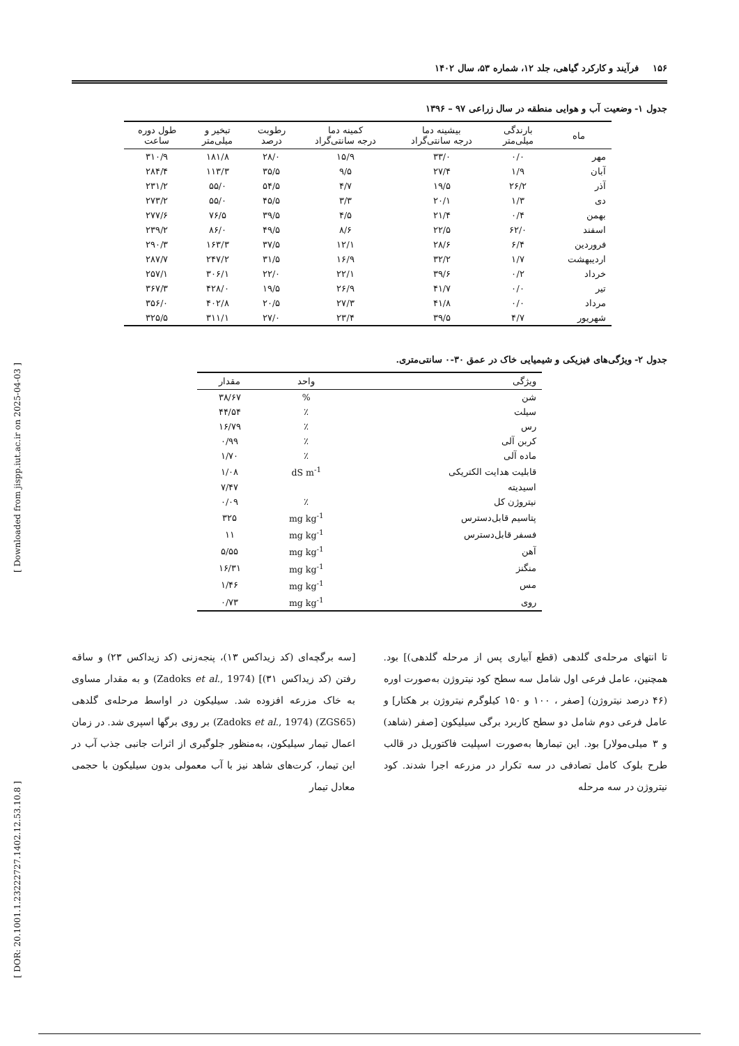[ Downloaded from jispp.iut.ac.ir on 2025-04-03 ]
[ DOR: 20.1001.1.23222727.1402.12.53.10.8 ]
۱۵۶ فرآیند و کارکرد گیاهی، جلد ۱۲، شماره ۵۳، سال ۱۴۰۲
جدول ۱- وضعیت آب و هوایی منطقه در سال زراعی ۹۷ – ۱۳۹۶
| ماه | بارندگی میلی‌متر | بیشینه دما درجه سانتی‌گراد | کمینه دما درجه سانتی‌گراد | رطوبت درصد | تبخیر و میلی‌متر | طول دوره ساعت |
| --- | --- | --- | --- | --- | --- | --- |
| مهر | ۰/۰ | ۳۳/۰ | ۱۵/۹ | ۲۸/۰ | ۱۸۱/۸ | ۳۱۰/۹ |
| آبان | ۱/۹ | ۲۷/۴ | ۹/۵ | ۳۵/۵ | ۱۱۳/۳ | ۲۸۴/۴ |
| آذر | ۲۶/۲ | ۱۹/۵ | ۴/۷ | ۵۴/۵ | ۵۵/۰ | ۲۳۱/۲ |
| دی | ۱/۳ | ۲۰/۱ | ۳/۳ | ۴۵/۵ | ۵۵/۰ | ۲۷۳/۲ |
| بهمن | ۰/۴ | ۲۱/۴ | ۴/۵ | ۳۹/۵ | ۷۶/۵ | ۲۷۷/۶ |
| اسفند | ۶۲/۰ | ۲۲/۵ | ۸/۶ | ۴۹/۵ | ۸۶/۰ | ۲۳۹/۲ |
| فروردین | ۶/۴ | ۲۸/۶ | ۱۲/۱ | ۳۷/۵ | ۱۶۳/۳ | ۲۹۰/۳ |
| اردیبهشت | ۱/۷ | ۳۲/۲ | ۱۶/۹ | ۳۱/۵ | ۲۴۷/۲ | ۲۸۷/۷ |
| خرداد | ۰/۲ | ۳۹/۶ | ۲۲/۱ | ۲۲/۰ | ۳۰۶/۱ | ۲۵۷/۱ |
| تیر | ۰/۰ | ۴۱/۷ | ۲۶/۹ | ۱۹/۵ | ۴۲۸/۰ | ۳۶۷/۳ |
| مرداد | ۰/۰ | ۴۱/۸ | ۲۷/۳ | ۲۰/۵ | ۴۰۲/۸ | ۳۵۶/۰ |
| شهریور | ۴/۷ | ۳۹/۵ | ۲۳/۴ | ۲۷/۰ | ۳۱۱/۱ | ۳۲۵/۵ |
جدول ۲- ویژگی‌های فیزیکی و شیمیایی خاک در عمق ۳۰-۰ سانتی‌متری.
| ویژگی | واحد | مقدار |
| --- | --- | --- |
| شن | % | ۳۸/۶۷ |
| سیلت | ٪ | ۴۴/۵۴ |
| رس | ٪ | ۱۶/۷۹ |
| کربن آلی | ٪ | ۰/۹۹ |
| ماده آلی | ٪ | ۱/۷۰ |
| قابلیت هدایت الکتریکی | dS m<sup>-1</sup> | ۱/۰۸ |
| اسیدیته | | ۷/۴۷ |
| نیتروژن کل | ٪ | ۰/۰۹ |
| پتاسیم قابل‌دسترس | mg kg<sup>-1</sup> | ۳۲۵ |
| فسفر قابل‌دسترس | mg kg<sup>-1</sup> | ۱۱ |
| آهن | mg kg<sup>-1</sup> | ۵/۵۵ |
| منگنز | mg kg<sup>-1</sup> | ۱۶/۳۱ |
| مس | mg kg<sup>-1</sup> | ۱/۴۶ |
| روی | mg kg<sup>-1</sup> | ۰/۷۳ |
تا انتهای مرحله‌ی گلدهی (قطع آبیاری پس از مرحله گلدهی)] بود. همچنین، عامل فرعی اول شامل سه سطح کود نیتروژن به‌صورت اوره (۴۶ درصد نیتروژن) [صفر ، ۱۰۰ و ۱۵۰ کیلوگرم نیتروژن بر هکتار] و عامل فرعی دوم شامل دو سطح کاربرد برگی سیلیکون [صفر (شاهد) و ۳ میلی‌مولار] بود. این تیمارها به‌صورت اسپلیت فاکتوریل در قالب طرح بلوک کامل تصادفی در سه تکرار در مزرعه اجرا شدند. کود نیتروژن در سه مرحله
[سه برگچه‌ای (کد زیداکس ۱۳)، پنجه‌زنی (کد زیداکس ۲۳) و ساقه رفتن (کد زیداکس ۳۱)] (Zadoks et al., 1974) و به مقدار مساوی به خاک مزرعه افزوده شد. سیلیکون در اواسط مرحله‌ی گلدهی (ZGS65) (Zadoks et al., 1974) بر روی برگها اسپری شد. در زمان اعمال تیمار سیلیکون، به‌منظور جلوگیری از اثرات جانبی جذب آب در این تیمار، کرت‌های شاهد نیز با آب معمولی بدون سیلیکون با حجمی معادل تیمار